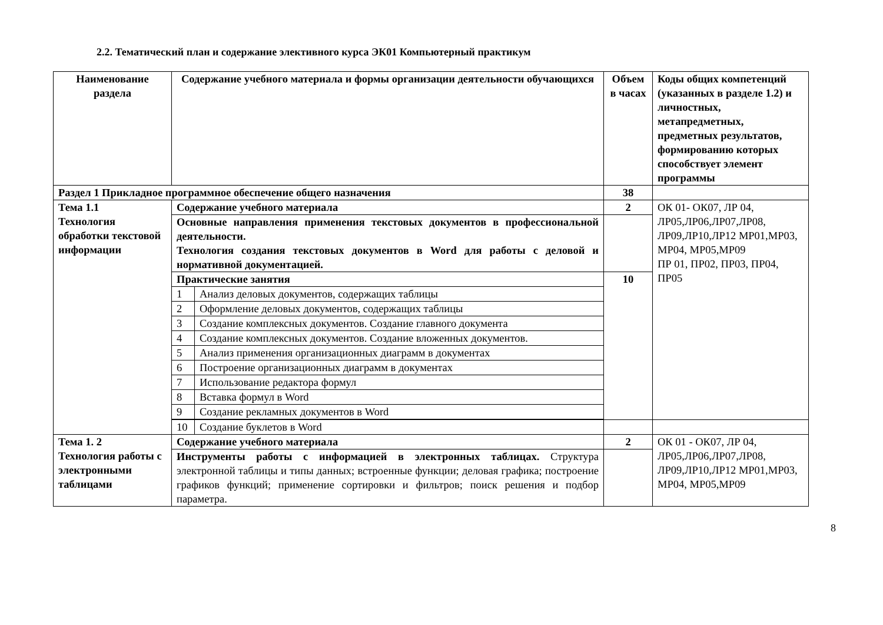2.2. Тематический план и содержание элективного курса ЭК01 Компьютерный практикум
| Наименование раздела | Содержание учебного материала и формы организации деятельности обучающихся | | Объем в часах | Коды общих компетенций (указанных в разделе 1.2) и личностных, метапредметных, предметных результатов, формированию которых способствует элемент программы |
| --- | --- | --- | --- | --- |
| Раздел 1 Прикладное программное обеспечение общего назначения | | | 38 | |
| Тема 1.1 Технология обработки текстовой информации | Содержание учебного материала | | 2 | ОК 01- ОК07, ЛР 04, ЛР05,ЛР06,ЛР07,ЛР08, ЛР09,ЛР10,ЛР12 МР01,МР03, МР04, МР05,МР09 ПР 01, ПР02, ПР03, ПР04, ПР05 |
| | Основные направления применения текстовых документов в профессиональной деятельности. Технология создания текстовых документов в Word для работы с деловой и нормативной документацией. | | | |
| | Практические занятия | | 10 | |
| | 1 | Анализ деловых документов, содержащих таблицы | | |
| | 2 | Оформление деловых документов, содержащих таблицы | | |
| | 3 | Создание комплексных документов. Создание главного документа | | |
| | 4 | Создание комплексных документов. Создание вложенных документов. | | |
| | 5 | Анализ применения организационных диаграмм в документах | | |
| | 6 | Построение организационных диаграмм в документах | | |
| | 7 | Использование редактора формул | | |
| | 8 | Вставка формул в Word | | |
| | 9 | Создание рекламных документов в Word | | |
| | 10 | Создание буклетов в Word | | |
| Тема 1. 2 Технология работы с электронными таблицами | Содержание учебного материала | | 2 | ОК 01 - ОК07, ЛР 04, ЛР05,ЛР06,ЛР07,ЛР08, ЛР09,ЛР10,ЛР12 МР01,МР03, МР04, МР05,МР09 |
| | Инструменты работы с информацией в электронных таблицах. Структура электронной таблицы и типы данных; встроенные функции; деловая графика; построение графиков функций; применение сортировки и фильтров; поиск решения и подбор параметра. | | | |
8